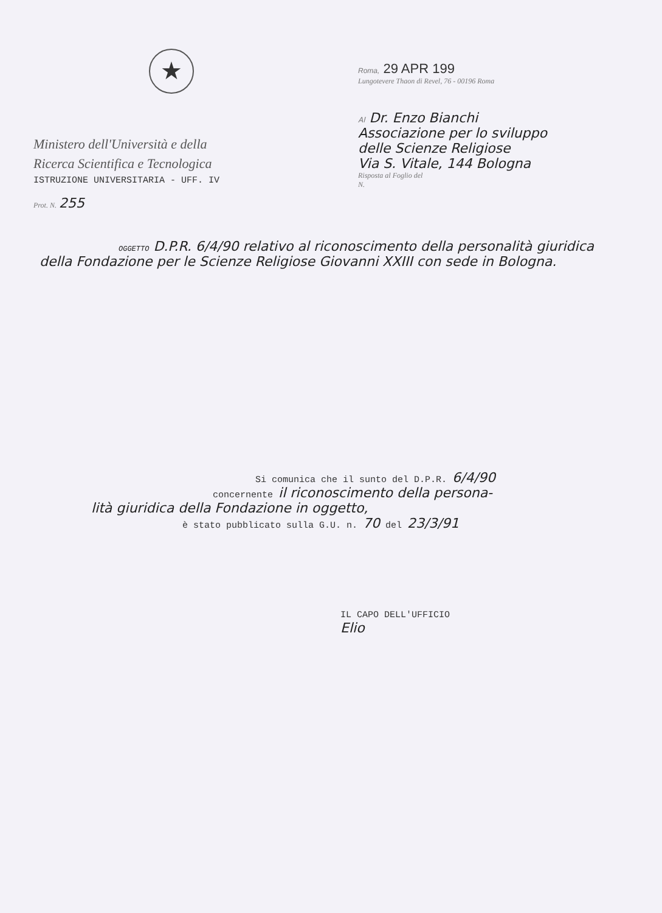★
Ministero dell'Università e della
Ricerca Scientifica e Tecnologica
ISTRUZIONE UNIVERSITARIA - UFF. IV
Prot. N. 255
Roma, 29 APR 199
Lungotevere Thaon di Revel, 76 - 00196 Roma
Al Dr. Enzo Bianchi
Associazione per lo sviluppo
delle Scienze Religiose
Via S. Vitale, 144 Bologna
Risposta al Foglio del
N.
OGGETTO D.P.R. 6/4/90 relativo al riconoscimento della personalità giuridica della Fondazione per le Scienze Religiose Giovanni XXIII con sede in Bologna.
Si comunica che il sunto del D.P.R. 6/4/90
concernente il riconoscimento della persona-
lità giuridica della Fondazione in oggetto,
è stato pubblicato sulla G.U. n. 70 del 23/3/91
IL CAPO DELL'UFFICIO
Elio